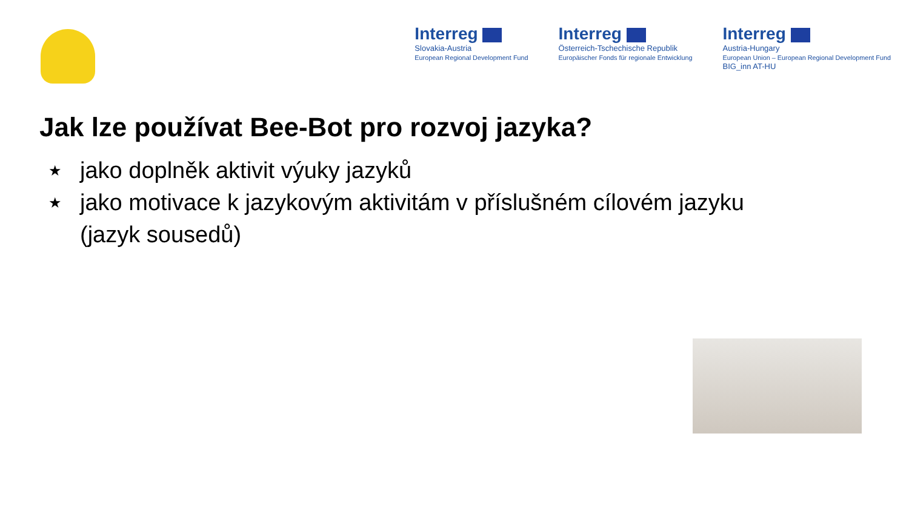Interreg
Slovakia-Austria
European Regional Development Fund
Interreg
Österreich-Tschechische Republik
Europäischer Fonds für regionale Entwicklung
Interreg
Austria-Hungary
European Union – European Regional Development Fund
BIG_inn AT-HU
Jak lze používat Bee-Bot pro rozvoj jazyka?
★ jako doplněk aktivit výuky jazyků
★ jako motivace k jazykovým aktivitám v příslušném cílovém jazyku
(jazyk sousedů)